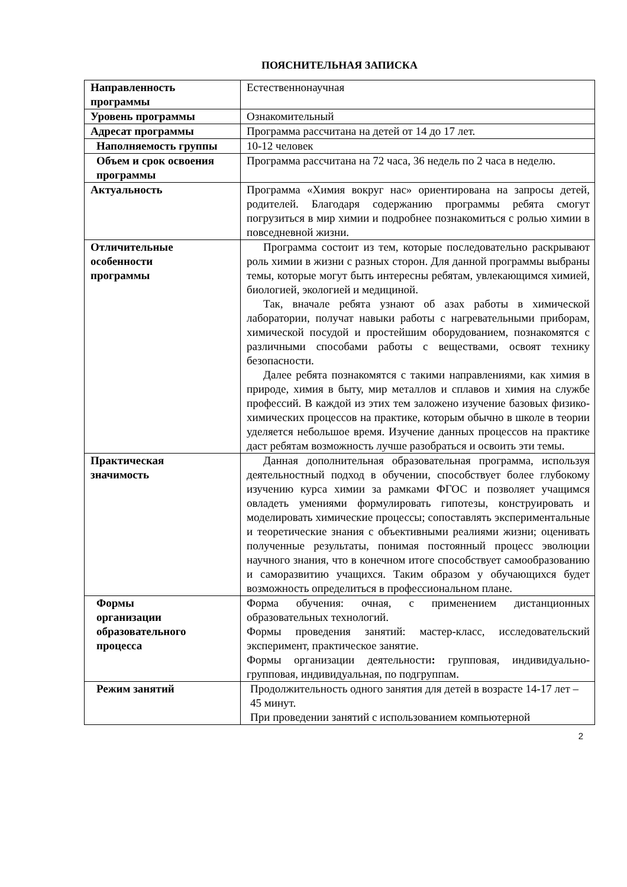ПОЯСНИТЕЛЬНАЯ ЗАПИСКА
| Направленность программы | Естественнонаучная |
| Уровень программы | Ознакомительный |
| Адресат программы | Программа рассчитана на детей от 14 до 17 лет. |
| Наполняемость группы | 10-12 человек |
| Объем и срок освоения программы | Программа рассчитана на 72 часа, 36 недель по 2 часа в неделю. |
| Актуальность | Программа «Химия вокруг нас» ориентирована на запросы детей, родителей. Благодаря содержанию программы ребята смогут погрузиться в мир химии и подробнее познакомиться с ролью химии в повседневной жизни. |
| Отличительные особенности программы | Программа состоит из тем, которые последовательно раскрывают роль химии в жизни с разных сторон. Для данной программы выбраны темы, которые могут быть интересны ребятам, увлекающимся химией, биологией, экологией и медициной. Так, вначале ребята узнают об азах работы в химической лаборатории, получат навыки работы с нагревательными приборам, химической посудой и простейшим оборудованием, познакомятся с различными способами работы с веществами, освоят технику безопасности. Далее ребята познакомятся с такими направлениями, как химия в природе, химия в быту, мир металлов и сплавов и химия на службе профессий. В каждой из этих тем заложено изучение базовых физико-химических процессов на практике, которым обычно в школе в теории уделяется небольшое время. Изучение данных процессов на практике даст ребятам возможность лучше разобраться и освоить эти темы. |
| Практическая значимость | Данная дополнительная образовательная программа, используя деятельностный подход в обучении, способствует более глубокому изучению курса химии за рамками ФГОС и позволяет учащимся овладеть умениями формулировать гипотезы, конструировать и моделировать химические процессы; сопоставлять экспериментальные и теоретические знания с объективными реалиями жизни; оценивать полученные результаты, понимая постоянный процесс эволюции научного знания, что в конечном итоге способствует самообразованию и саморазвитию учащихся. Таким образом у обучающихся будет возможность определиться в профессиональном плане. |
| Формы организации образовательного процесса | Форма обучения: очная, с применением дистанционных образовательных технологий. Формы проведения занятий: мастер-класс, исследовательский эксперимент, практическое занятие. Формы организации деятельности : групповая, индивидуально-групповая, индивидуальная, по подгруппам. |
| Режим занятий | Продолжительность одного занятия для детей в возрасте 14-17 лет – 45 минут. При проведении занятий с использованием компьютерной |
2